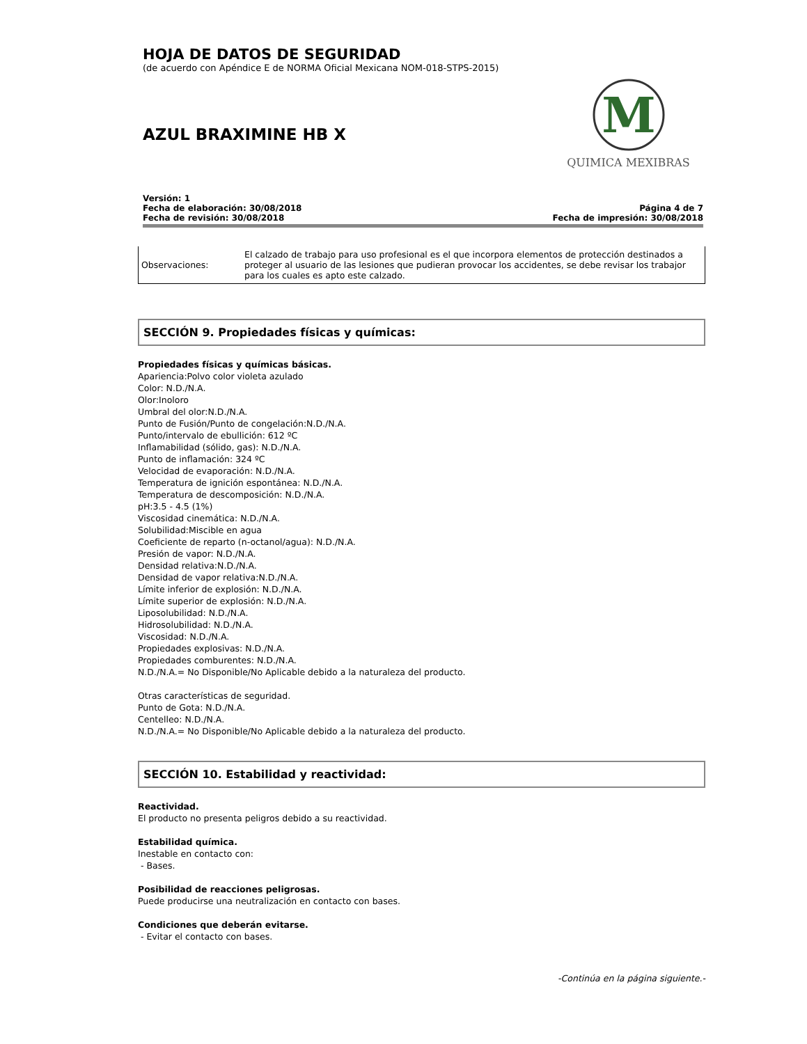HOJA DE DATOS DE SEGURIDAD
(de acuerdo con Apéndice E de NORMA Oficial Mexicana NOM-018-STPS-2015)
AZUL BRAXIMINE HB X
M
QUIMICA MEXIBRAS
Versión: 1
Fecha de elaboración: 30/08/2018
Fecha de revisión: 30/08/2018
Página 4 de 7
Fecha de impresión: 30/08/2018
| Observaciones: | El calzado de trabajo para uso profesional es el que incorpora elementos de protección destinados a proteger al usuario de las lesiones que pudieran provocar los accidentes, se debe revisar los trabajor para los cuales es apto este calzado. |
SECCIÓN 9. Propiedades físicas y químicas:
Propiedades físicas y químicas básicas.
Apariencia:Polvo color violeta azulado
Color: N.D./N.A.
Olor:Inoloro
Umbral del olor:N.D./N.A.
Punto de Fusión/Punto de congelación:N.D./N.A.
Punto/intervalo de ebullición: 612 ºC
Inflamabilidad (sólido, gas): N.D./N.A.
Punto de inflamación: 324 ºC
Velocidad de evaporación: N.D./N.A.
Temperatura de ignición espontánea: N.D./N.A.
Temperatura de descomposición: N.D./N.A.
pH:3.5 - 4.5 (1%)
Viscosidad cinemática: N.D./N.A.
Solubilidad:Miscible en agua
Coeficiente de reparto (n-octanol/agua): N.D./N.A.
Presión de vapor: N.D./N.A.
Densidad relativa:N.D./N.A.
Densidad de vapor relativa:N.D./N.A.
Límite inferior de explosión: N.D./N.A.
Límite superior de explosión: N.D./N.A.
Liposolubilidad: N.D./N.A.
Hidrosolubilidad: N.D./N.A.
Viscosidad: N.D./N.A.
Propiedades explosivas: N.D./N.A.
Propiedades comburentes: N.D./N.A.
N.D./N.A.= No Disponible/No Aplicable debido a la naturaleza del producto.
Otras características de seguridad.
Punto de Gota: N.D./N.A.
Centelleo: N.D./N.A.
N.D./N.A.= No Disponible/No Aplicable debido a la naturaleza del producto.
SECCIÓN 10. Estabilidad y reactividad:
Reactividad.
El producto no presenta peligros debido a su reactividad.
Estabilidad química.
Inestable en contacto con:
- Bases.
Posibilidad de reacciones peligrosas.
Puede producirse una neutralización en contacto con bases.
Condiciones que deberán evitarse.
- Evitar el contacto con bases.
-Continúa en la página siguiente.-